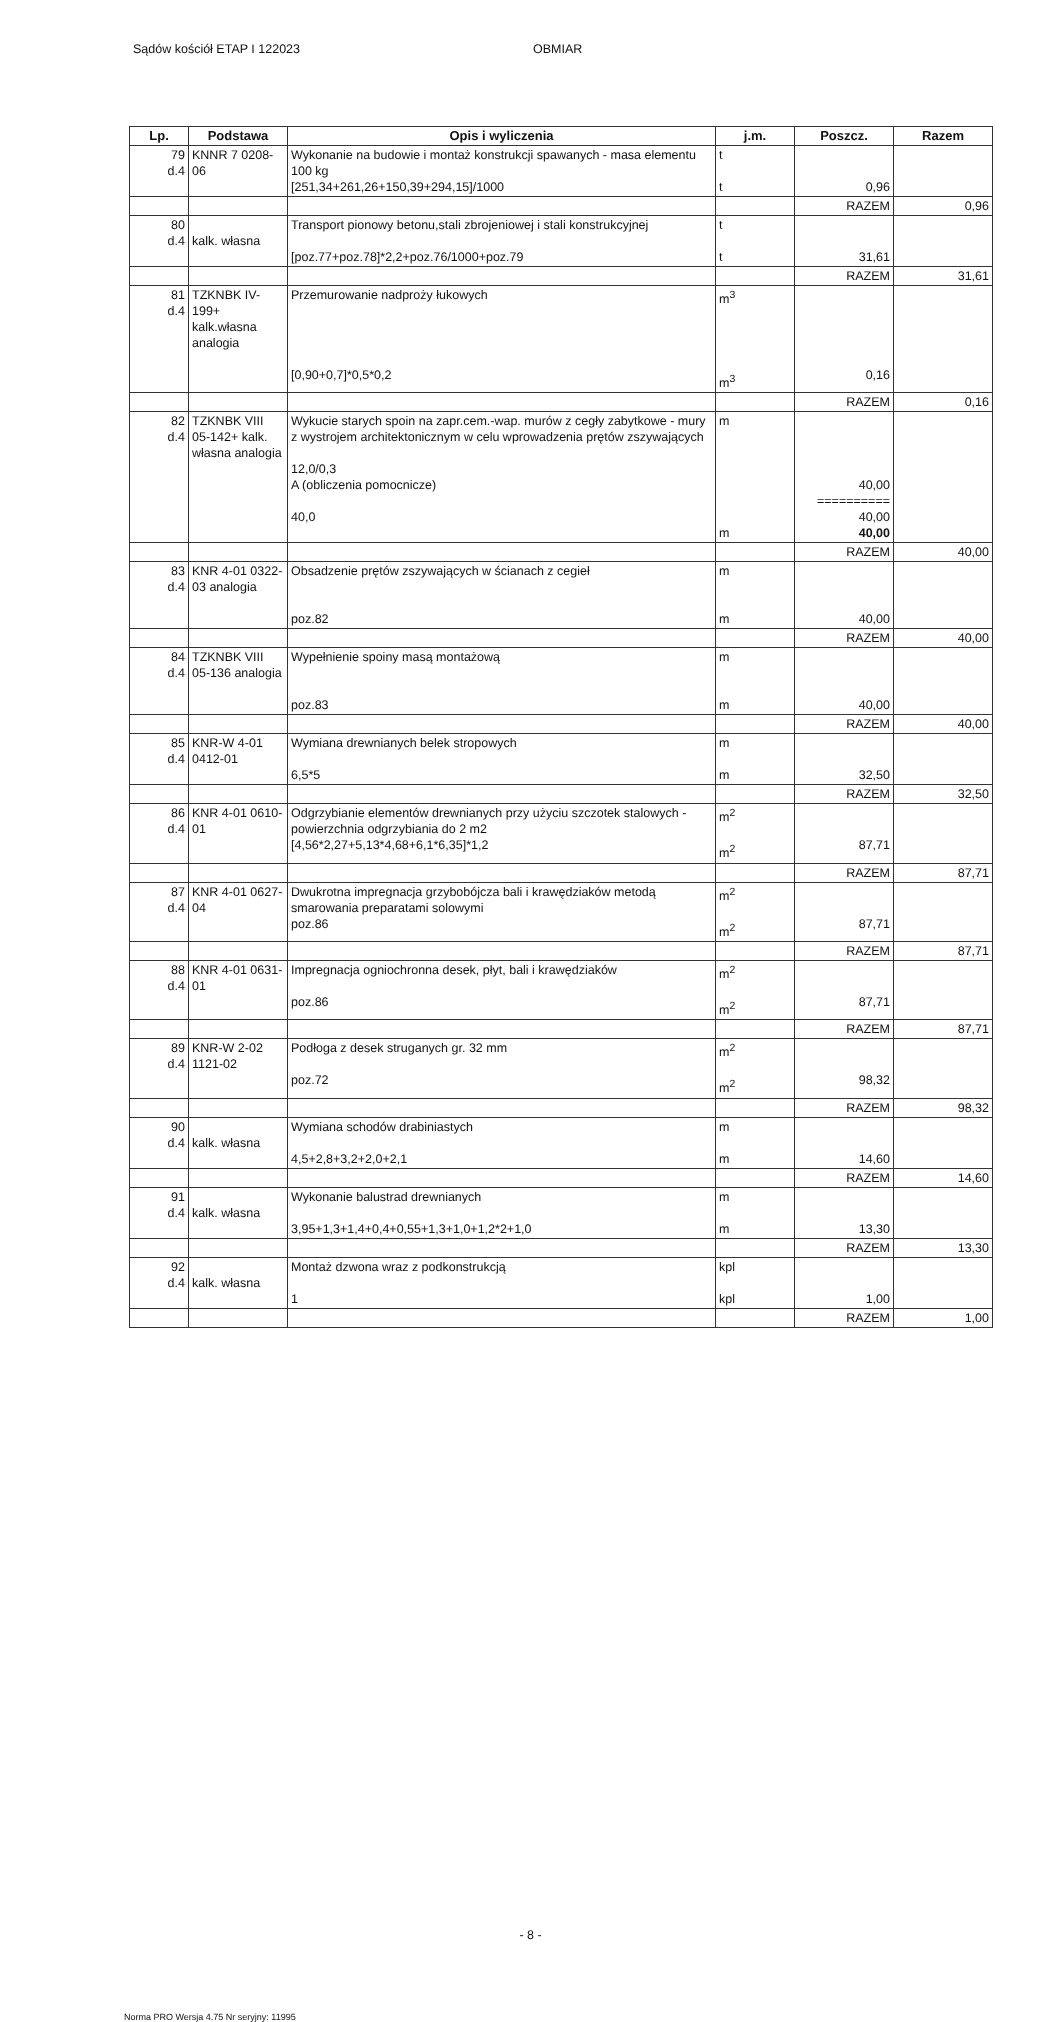Sądów kościół ETAP I 122023 OBMIAR
| Lp. | Podstawa | Opis i wyliczenia | j.m. | Poszcz. | Razem |
| --- | --- | --- | --- | --- | --- |
| 79 d.4 | KNNR 7 0208-06 | Wykonanie na budowie i montaż konstrukcji spawanych - masa elementu 100 kg [251,34+261,26+150,39+294,15]/1000 | t t | 0,96 | |
| | | | | RAZEM | 0,96 |
| 80 d.4 | kalk. własna | Transport pionowy betonu,stali zbrojeniowej i stali konstrukcyjnej [poz.77+poz.78]*2,2+poz.76/1000+poz.79 | t t | 31,61 | |
| | | | | RAZEM | 31,61 |
| 81 d.4 | TZKNBK IV-199+ kalk.własna analogia | Przemurowanie nadproży łukowych [0,90+0,7]*0,5*0,2 | m<sup>3</sup> m<sup>3</sup> | 0,16 | |
| | | | | RAZEM | 0,16 |
| 82 d.4 | TZKNBK VIII 05-142+ kalk. własna analogia | Wykucie starych spoin na zapr.cem.-wap. murów z cegły zabytkowe - mury z wystrojem architektonicznym w celu wprowadzenia prętów zszywających 12,0/0,3 A (obliczenia pomocnicze) 40,0 | m m | 40,00 ========== 40,00 40,00 | |
| | | | | RAZEM | 40,00 |
| 83 d.4 | KNR 4-01 0322-03 analogia | Obsadzenie prętów zszywających w ścianach z cegieł poz.82 | m m | 40,00 | |
| | | | | RAZEM | 40,00 |
| 84 d.4 | TZKNBK VIII 05-136 analogia | Wypełnienie spoiny masą montażową poz.83 | m m | 40,00 | |
| | | | | RAZEM | 40,00 |
| 85 d.4 | KNR-W 4-01 0412-01 | Wymiana drewnianych belek stropowych 6,5*5 | m m | 32,50 | |
| | | | | RAZEM | 32,50 |
| 86 d.4 | KNR 4-01 0610-01 | Odgrzybianie elementów drewnianych przy użyciu szczotek stalowych - powierzchnia odgrzybiania do 2 m2 [4,56*2,27+5,13*4,68+6,1*6,35]*1,2 | m<sup>2</sup> m<sup>2</sup> | 87,71 | |
| | | | | RAZEM | 87,71 |
| 87 d.4 | KNR 4-01 0627-04 | Dwukrotna impregnacja grzybobójcza bali i krawędziaków metodą smarowania preparatami solowymi poz.86 | m<sup>2</sup> m<sup>2</sup> | 87,71 | |
| | | | | RAZEM | 87,71 |
| 88 d.4 | KNR 4-01 0631-01 | Impregnacja ogniochronna desek, płyt, bali i krawędziaków poz.86 | m<sup>2</sup> m<sup>2</sup> | 87,71 | |
| | | | | RAZEM | 87,71 |
| 89 d.4 | KNR-W 2-02 1121-02 | Podłoga z desek struganych gr. 32 mm poz.72 | m<sup>2</sup> m<sup>2</sup> | 98,32 | |
| | | | | RAZEM | 98,32 |
| 90 d.4 | kalk. własna | Wymiana schodów drabiniastych 4,5+2,8+3,2+2,0+2,1 | m m | 14,60 | |
| | | | | RAZEM | 14,60 |
| 91 d.4 | kalk. własna | Wykonanie balustrad drewnianych 3,95+1,3+1,4+0,4+0,55+1,3+1,0+1,2*2+1,0 | m m | 13,30 | |
| | | | | RAZEM | 13,30 |
| 92 d.4 | kalk. własna | Montaż dzwona wraz z podkonstrukcją 1 | kpl kpl | 1,00 | |
| | | | | RAZEM | 1,00 |
- 8 -
Norma PRO Wersja 4.75 Nr seryjny: 11995